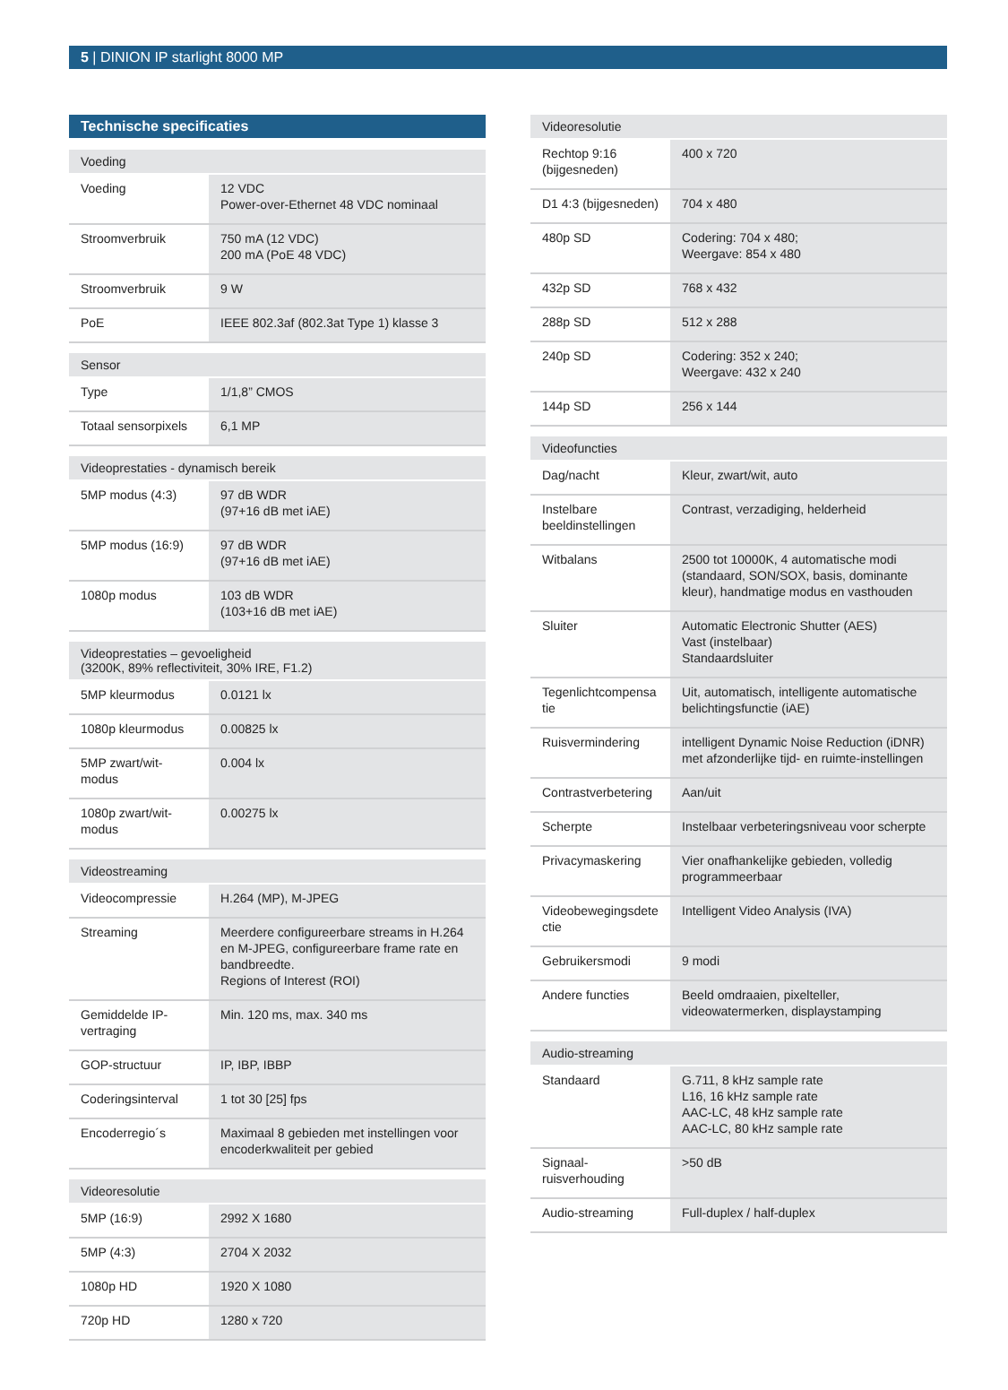5 | DINION IP starlight 8000 MP
Technische specificaties
| Voeding | |
| --- | --- |
| Voeding | 12 VDC Power-over-Ethernet 48 VDC nominaal |
| Stroomverbruik | 750 mA (12 VDC) 200 mA (PoE 48 VDC) |
| Stroomverbruik | 9 W |
| PoE | IEEE 802.3af (802.3at Type 1) klasse 3 |
| Sensor | |
| --- | --- |
| Type | 1/1,8” CMOS |
| Totaal sensorpixels | 6,1 MP |
| Videoprestaties - dynamisch bereik | |
| --- | --- |
| 5MP modus (4:3) | 97 dB WDR (97+16 dB met iAE) |
| 5MP modus (16:9) | 97 dB WDR (97+16 dB met iAE) |
| 1080p modus | 103 dB WDR (103+16 dB met iAE) |
| Videoprestaties – gevoeligheid (3200K, 89% reflectiviteit, 30% IRE, F1.2) | |
| --- | --- |
| 5MP kleurmodus | 0.0121 lx |
| 1080p kleurmodus | 0.00825 lx |
| 5MP zwart/wit-modus | 0.004 lx |
| 1080p zwart/wit-modus | 0.00275 lx |
| Videostreaming | |
| --- | --- |
| Videocompressie | H.264 (MP), M-JPEG |
| Streaming | Meerdere configureerbare streams in H.264 en M-JPEG, configureerbare frame rate en bandbreedte. Regions of Interest (ROI) |
| Gemiddelde IP-vertraging | Min. 120 ms, max. 340 ms |
| GOP-structuur | IP, IBP, IBBP |
| Coderingsinterval | 1 tot 30 [25] fps |
| Encoderregio´s | Maximaal 8 gebieden met instellingen voor encoderkwaliteit per gebied |
| Videoresolutie | |
| --- | --- |
| 5MP (16:9) | 2992 X 1680 |
| 5MP (4:3) | 2704 X 2032 |
| 1080p HD | 1920 X 1080 |
| 720p HD | 1280 x 720 |
| Videoresolutie | |
| --- | --- |
| Rechtop 9:16 (bijgesneden) | 400 x 720 |
| D1 4:3 (bijgesneden) | 704 x 480 |
| 480p SD | Codering: 704 x 480; Weergave: 854 x 480 |
| 432p SD | 768 x 432 |
| 288p SD | 512 x 288 |
| 240p SD | Codering: 352 x 240; Weergave: 432 x 240 |
| 144p SD | 256 x 144 |
| Videofuncties | |
| --- | --- |
| Dag/nacht | Kleur, zwart/wit, auto |
| Instelbare beeldinstellingen | Contrast, verzadiging, helderheid |
| Witbalans | 2500 tot 10000K, 4 automatische modi (standaard, SON/SOX, basis, dominante kleur), handmatige modus en vasthouden |
| Sluiter | Automatic Electronic Shutter (AES) Vast (instelbaar) Standaardsluiter |
| Tegenlichtcompensa tie | Uit, automatisch, intelligente automatische belichtingsfunctie (iAE) |
| Ruisvermindering | intelligent Dynamic Noise Reduction (iDNR) met afzonderlijke tijd- en ruimte-instellingen |
| Contrastverbetering | Aan/uit |
| Scherpte | Instelbaar verbeteringsniveau voor scherpte |
| Privacymaskering | Vier onafhankelijke gebieden, volledig programmeerbaar |
| Videobewegingsdete ctie | Intelligent Video Analysis (IVA) |
| Gebruikersmodi | 9 modi |
| Andere functies | Beeld omdraaien, pixelteller, videowatermerken, displaystamping |
| Audio-streaming | |
| --- | --- |
| Standaard | G.711, 8 kHz sample rate L16, 16 kHz sample rate AAC-LC, 48 kHz sample rate AAC-LC, 80 kHz sample rate |
| Signaal-ruisverhouding | >50 dB |
| Audio-streaming | Full-duplex / half-duplex |